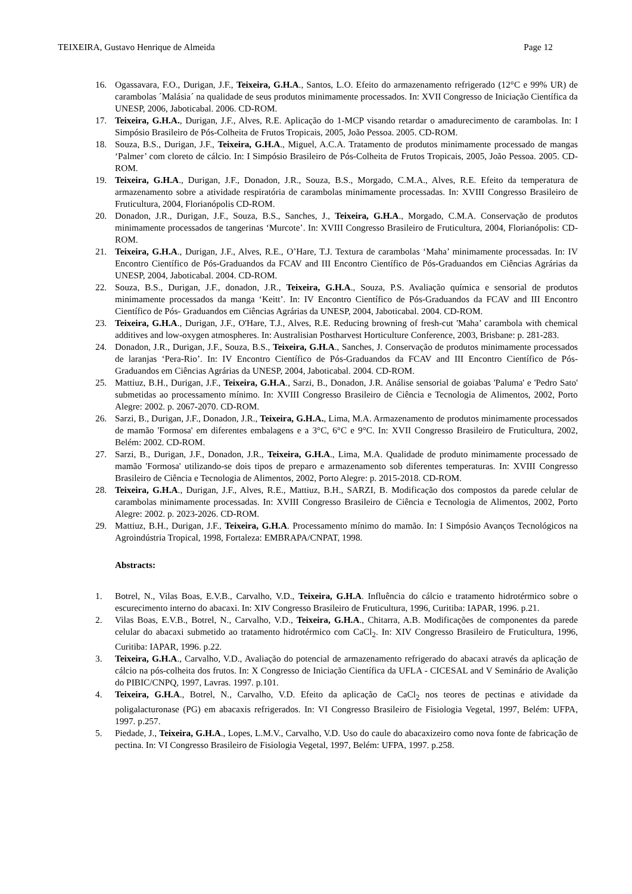TEIXEIRA, Gustavo Henrique de Almeida Page 12
16. Ogassavara, F.O., Durigan, J.F., Teixeira, G.H.A., Santos, L.O. Efeito do armazenamento refrigerado (12°C e 99% UR) de carambolas ´Malásia´ na qualidade de seus produtos minimamente processados. In: XVII Congresso de Iniciação Científica da UNESP, 2006, Jaboticabal. 2006. CD-ROM.
17. Teixeira, G.H.A., Durigan, J.F., Alves, R.E. Aplicação do 1-MCP visando retardar o amadurecimento de carambolas. In: I Simpósio Brasileiro de Pós-Colheita de Frutos Tropicais, 2005, João Pessoa. 2005. CD-ROM.
18. Souza, B.S., Durigan, J.F., Teixeira, G.H.A., Miguel, A.C.A. Tratamento de produtos minimamente processado de mangas ‘Palmer’ com cloreto de cálcio. In: I Simpósio Brasileiro de Pós-Colheita de Frutos Tropicais, 2005, João Pessoa. 2005. CD-ROM.
19. Teixeira, G.H.A., Durigan, J.F., Donadon, J.R., Souza, B.S., Morgado, C.M.A., Alves, R.E. Efeito da temperatura de armazenamento sobre a atividade respiratória de carambolas minimamente processadas. In: XVIII Congresso Brasileiro de Fruticultura, 2004, Florianópolis CD-ROM.
20. Donadon, J.R., Durigan, J.F., Souza, B.S., Sanches, J., Teixeira, G.H.A., Morgado, C.M.A. Conservação de produtos minimamente processados de tangerinas ‘Murcote’. In: XVIII Congresso Brasileiro de Fruticultura, 2004, Florianópolis: CD-ROM.
21. Teixeira, G.H.A., Durigan, J.F., Alves, R.E., O’Hare, T.J. Textura de carambolas ‘Maha’ minimamente processadas. In: IV Encontro Científico de Pós-Graduandos da FCAV and III Encontro Científico de Pós-Graduandos em Ciências Agrárias da UNESP, 2004, Jaboticabal. 2004. CD-ROM.
22. Souza, B.S., Durigan, J.F., donadon, J.R., Teixeira, G.H.A., Souza, P.S. Avaliação química e sensorial de produtos minimamente processados da manga ‘Keitt’. In: IV Encontro Científico de Pós-Graduandos da FCAV and III Encontro Científico de Pós- Graduandos em Ciências Agrárias da UNESP, 2004, Jaboticabal. 2004. CD-ROM.
23. Teixeira, G.H.A., Durigan, J.F., O'Hare, T.J., Alves, R.E. Reducing browning of fresh-cut 'Maha’ carambola with chemical additives and low-oxygen atmospheres. In: Australisian Postharvest Horticulture Conference, 2003, Brisbane: p. 281-283.
24. Donadon, J.R., Durigan, J.F., Souza, B.S., Teixeira, G.H.A., Sanches, J. Conservação de produtos minimamente processados de laranjas ‘Pera-Rio’. In: IV Encontro Científico de Pós-Graduandos da FCAV and III Encontro Científico de Pós- Graduandos em Ciências Agrárias da UNESP, 2004, Jaboticabal. 2004. CD-ROM.
25. Mattiuz, B.H., Durigan, J.F., Teixeira, G.H.A., Sarzi, B., Donadon, J.R. Análise sensorial de goiabas 'Paluma' e 'Pedro Sato' submetidas ao processamento mínimo. In: XVIII Congresso Brasileiro de Ciência e Tecnologia de Alimentos, 2002, Porto Alegre: 2002. p. 2067-2070. CD-ROM.
26. Sarzi, B., Durigan, J.F., Donadon, J.R., Teixeira, G.H.A., Lima, M.A. Armazenamento de produtos minimamente processados de mamão 'Formosa' em diferentes embalagens e a 3°C, 6°C e 9°C. In: XVII Congresso Brasileiro de Fruticultura, 2002, Belém: 2002. CD-ROM.
27. Sarzi, B., Durigan, J.F., Donadon, J.R., Teixeira, G.H.A., Lima, M.A. Qualidade de produto minimamente processado de mamão 'Formosa' utilizando-se dois tipos de preparo e armazenamento sob diferentes temperaturas. In: XVIII Congresso Brasileiro de Ciência e Tecnologia de Alimentos, 2002, Porto Alegre: p. 2015-2018. CD-ROM.
28. Teixeira, G.H.A., Durigan, J.F., Alves, R.E., Mattiuz, B.H., SARZI, B. Modificação dos compostos da parede celular de carambolas minimamente processadas. In: XVIII Congresso Brasileiro de Ciência e Tecnologia de Alimentos, 2002, Porto Alegre: 2002. p. 2023-2026. CD-ROM.
29. Mattiuz, B.H., Durigan, J.F., Teixeira, G.H.A. Processamento mínimo do mamão. In: I Simpósio Avanços Tecnológicos na Agroindústria Tropical, 1998, Fortaleza: EMBRAPA/CNPAT, 1998.
Abstracts:
1. Botrel, N., Vilas Boas, E.V.B., Carvalho, V.D., Teixeira, G.H.A. Influência do cálcio e tratamento hidrotérmico sobre o escurecimento interno do abacaxi. In: XIV Congresso Brasileiro de Fruticultura, 1996, Curitiba: IAPAR, 1996. p.21.
2. Vilas Boas, E.V.B., Botrel, N., Carvalho, V.D., Teixeira, G.H.A., Chitarra, A.B. Modificações de componentes da parede celular do abacaxi submetido ao tratamento hidrotérmico com CaCl<sub>2</sub>. In: XIV Congresso Brasileiro de Fruticultura, 1996, Curitiba: IAPAR, 1996. p.22.
3. Teixeira, G.H.A., Carvalho, V.D., Avaliação do potencial de armazenamento refrigerado do abacaxi através da aplicação de cálcio na pós-colheita dos frutos. In: X Congresso de Iniciação Científica da UFLA - CICESAL and V Seminário de Avalição do PIBIC/CNPQ, 1997, Lavras. 1997. p.101.
4. Teixeira, G.H.A., Botrel, N., Carvalho, V.D. Efeito da aplicação de CaCl<sub>2</sub> nos teores de pectinas e atividade da poligalacturonase (PG) em abacaxis refrigerados. In: VI Congresso Brasileiro de Fisiologia Vegetal, 1997, Belém: UFPA, 1997. p.257.
5. Piedade, J., Teixeira, G.H.A., Lopes, L.M.V., Carvalho, V.D. Uso do caule do abacaxizeiro como nova fonte de fabricação de pectina. In: VI Congresso Brasileiro de Fisiologia Vegetal, 1997, Belém: UFPA, 1997. p.258.